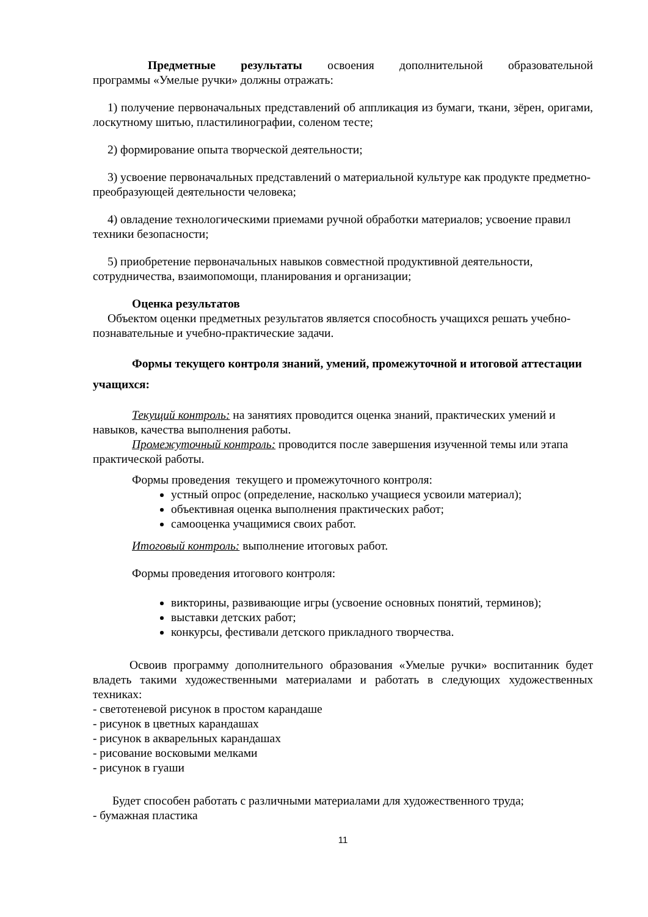Предметные результаты освоения дополнительной образовательной
программы «Умелые ручки» должны отражать:
1) получение первоначальных представлений об аппликация из бумаги, ткани, зёрен, оригами, лоскутному шитью, пластилинографии, соленом тесте;
2) формирование опыта творческой деятельности;
3) усвоение первоначальных представлений о материальной культуре как продукте предметно-преобразующей деятельности человека;
4) овладение технологическими приемами ручной обработки материалов; усвоение правил техники безопасности;
5) приобретение первоначальных навыков совместной продуктивной деятельности, сотрудничества, взаимопомощи, планирования и организации;
Оценка результатов
Объектом оценки предметных результатов является способность учащихся решать учебно-познавательные и учебно-практические задачи.
Формы текущего контроля знаний, умений, промежуточной и итоговой аттестации учащихся:
Текущий контроль: на занятиях проводится оценка знаний, практических умений и навыков, качества выполнения работы.
Промежуточный контроль: проводится после завершения изученной темы или этапа практической работы.
Формы проведения текущего и промежуточного контроля:
устный опрос (определение, насколько учащиеся усвоили материал);
объективная оценка выполнения практических работ;
самооценка учащимися своих работ.
Итоговый контроль: выполнение итоговых работ.
Формы проведения итогового контроля:
викторины, развивающие игры (усвоение основных понятий, терминов);
выставки детских работ;
конкурсы, фестивали детского прикладного творчества.
Освоив программу дополнительного образования «Умелые ручки» воспитанник будет владеть такими художественными материалами и работать в следующих художественных техниках:
- светотеневой рисунок в простом карандаше
- рисунок в цветных карандашах
- рисунок в акварельных карандашах
- рисование восковыми мелками
- рисунок в гуаши
Будет способен работать с различными материалами для художественного труда;
- бумажная пластика
11